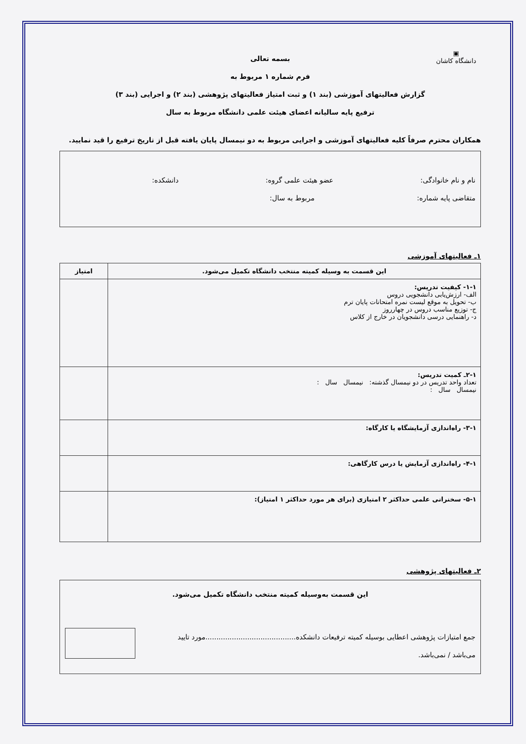▣
دانشگاه کاشان
بسمه تعالی
فرم شماره ۱ مربوط به
گزارش فعالیتهای آموزشی (بند ۱) و ثبت امتیاز فعالیتهای پژوهشی (بند ۲) و اجرایی (بند ۳)
ترفیع پایه سالیانه اعضای هیئت علمی دانشگاه مربوط به سال
همکاران محترم صرفاً کلیه فعالیتهای آموزشی و اجرایی مربوط به دو نیمسال پایان یافته قبل از تاریخ ترفیع را قید نمایید.
نام و نام خانوادگی: عضو هیئت علمی گروه: دانشکده:
متقاضی پایه شماره: مربوط به سال:
۱ـ فعالیتهای آموزشی
| این قسمت به وسیله کمیته منتخب دانشگاه تکمیل می‌شود. | امتیاز |
| --- | --- |
| ۱-۱- کیفیت تدریس: الف- ارزش‌یابی دانشجویی دروس ب- تحویل به موقع لیست نمره امتحانات پایان ترم ج- توزیع مناسب دروس در چهارروز د- راهنمایی درسی دانشجویان در خارج از کلاس | |
| ۲-۱ـ کمیت تدریس: تعداد واحد تدریس در دو نیمسال گذشته: نیمسال سال : نیمسال سال : | |
| ۳-۱- راه‌اندازی آزمایشگاه یا کارگاه: | |
| ۴-۱- راه‌اندازی آزمایش یا درس کارگاهی: | |
| ۵-۱- سخنرانی علمی حداکثر ۲ امتیازی (برای هر مورد حداکثر ۱ امتیاز): | |
۲ـ فعالیتهای پژوهشی
این قسمت به‌وسیله کمیته منتخب دانشگاه تکمیل می‌شود.
جمع امتیازات پژوهشی اعطایی بوسیله کمیته ترفیعات دانشکده.........................................مورد تایید
می‌باشد / نمی‌باشد.